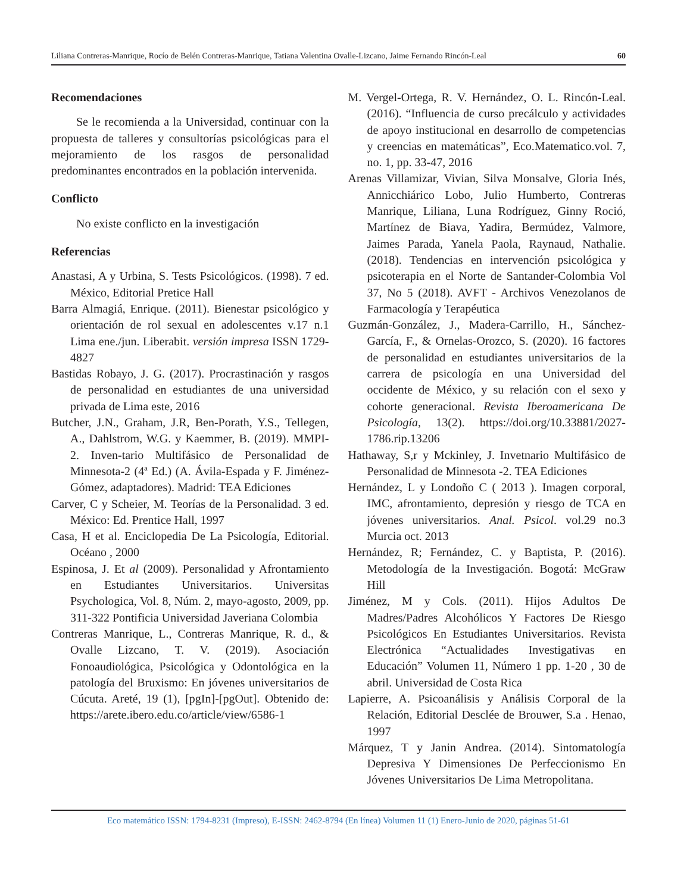Liliana Contreras-Manrique, Rocío de Belén Contreras-Manrique, Tatiana Valentina Ovalle-Lizcano, Jaime Fernando Rincón-Leal 60
Recomendaciones
Se le recomienda a la Universidad, continuar con la propuesta de talleres y consultorías psicológicas para el mejoramiento de los rasgos de personalidad predominantes encontrados en la población intervenida.
Conflicto
No existe conflicto en la investigación
Referencias
Anastasi, A y Urbina, S. Tests Psicológicos. (1998). 7 ed. México, Editorial Pretice Hall
Barra Almagiá, Enrique. (2011). Bienestar psicológico y orientación de rol sexual en adolescentes v.17 n.1 Lima ene./jun. Liberabit. versión impresa ISSN 1729-4827
Bastidas Robayo, J. G. (2017). Procrastinación y rasgos de personalidad en estudiantes de una universidad privada de Lima este, 2016
Butcher, J.N., Graham, J.R, Ben-Porath, Y.S., Tellegen, A., Dahlstrom, W.G. y Kaemmer, B. (2019). MMPI-2. Inven-tario Multifásico de Personalidad de Minnesota-2 (4ª Ed.) (A. Ávila-Espada y F. Jiménez-Gómez, adaptadores). Madrid: TEA Ediciones
Carver, C y Scheier, M. Teorías de la Personalidad. 3 ed. México: Ed. Prentice Hall, 1997
Casa, H et al. Enciclopedia De La Psicología, Editorial. Océano , 2000
Espinosa, J. Et al (2009). Personalidad y Afrontamiento en Estudiantes Universitarios. Universitas Psychologica, Vol. 8, Núm. 2, mayo-agosto, 2009, pp. 311-322 Pontificia Universidad Javeriana Colombia
Contreras Manrique, L., Contreras Manrique, R. d., & Ovalle Lizcano, T. V. (2019). Asociación Fonoaudiológica, Psicológica y Odontológica en la patología del Bruxismo: En jóvenes universitarios de Cúcuta. Areté, 19 (1), [pgIn]-[pgOut]. Obtenido de: https://arete.ibero.edu.co/article/view/6586-1
M. Vergel-Ortega, R. V. Hernández, O. L. Rincón-Leal. (2016). “Influencia de curso precálculo y actividades de apoyo institucional en desarrollo de competencias y creencias en matemáticas”, Eco.Matematico.vol. 7, no. 1, pp. 33-47, 2016
Arenas Villamizar, Vivian, Silva Monsalve, Gloria Inés, Annicchiárico Lobo, Julio Humberto, Contreras Manrique, Liliana, Luna Rodríguez, Ginny Roció, Martínez de Biava, Yadira, Bermúdez, Valmore, Jaimes Parada, Yanela Paola, Raynaud, Nathalie. (2018). Tendencias en intervención psicológica y psicoterapia en el Norte de Santander-Colombia Vol 37, No 5 (2018). AVFT - Archivos Venezolanos de Farmacología y Terapéutica
Guzmán-González, J., Madera-Carrillo, H., Sánchez-García, F., & Ornelas-Orozco, S. (2020). 16 factores de personalidad en estudiantes universitarios de la carrera de psicología en una Universidad del occidente de México, y su relación con el sexo y cohorte generacional. Revista Iberoamericana De Psicología, 13(2). https://doi.org/10.33881/2027-1786.rip.13206
Hathaway, S,r y Mckinley, J. Invetnario Multifásico de Personalidad de Minnesota -2. TEA Ediciones
Hernández, L y Londoño C ( 2013 ). Imagen corporal, IMC, afrontamiento, depresión y riesgo de TCA en jóvenes universitarios. Anal. Psicol. vol.29 no.3 Murcia oct. 2013
Hernández, R; Fernández, C. y Baptista, P. (2016). Metodología de la Investigación. Bogotá: McGraw Hill
Jiménez, M y Cols. (2011). Hijos Adultos De Madres/Padres Alcohólicos Y Factores De Riesgo Psicológicos En Estudiantes Universitarios. Revista Electrónica “Actualidades Investigativas en Educación” Volumen 11, Número 1 pp. 1-20 , 30 de abril. Universidad de Costa Rica
Lapierre, A. Psicoanálisis y Análisis Corporal de la Relación, Editorial Desclée de Brouwer, S.a . Henao, 1997
Márquez, T y Janin Andrea. (2014). Sintomatología Depresiva Y Dimensiones De Perfeccionismo En Jóvenes Universitarios De Lima Metropolitana.
Eco matemático ISSN: 1794-8231 (Impreso), E-ISSN: 2462-8794 (En línea) Volumen 11 (1) Enero-Junio de 2020, páginas 51-61